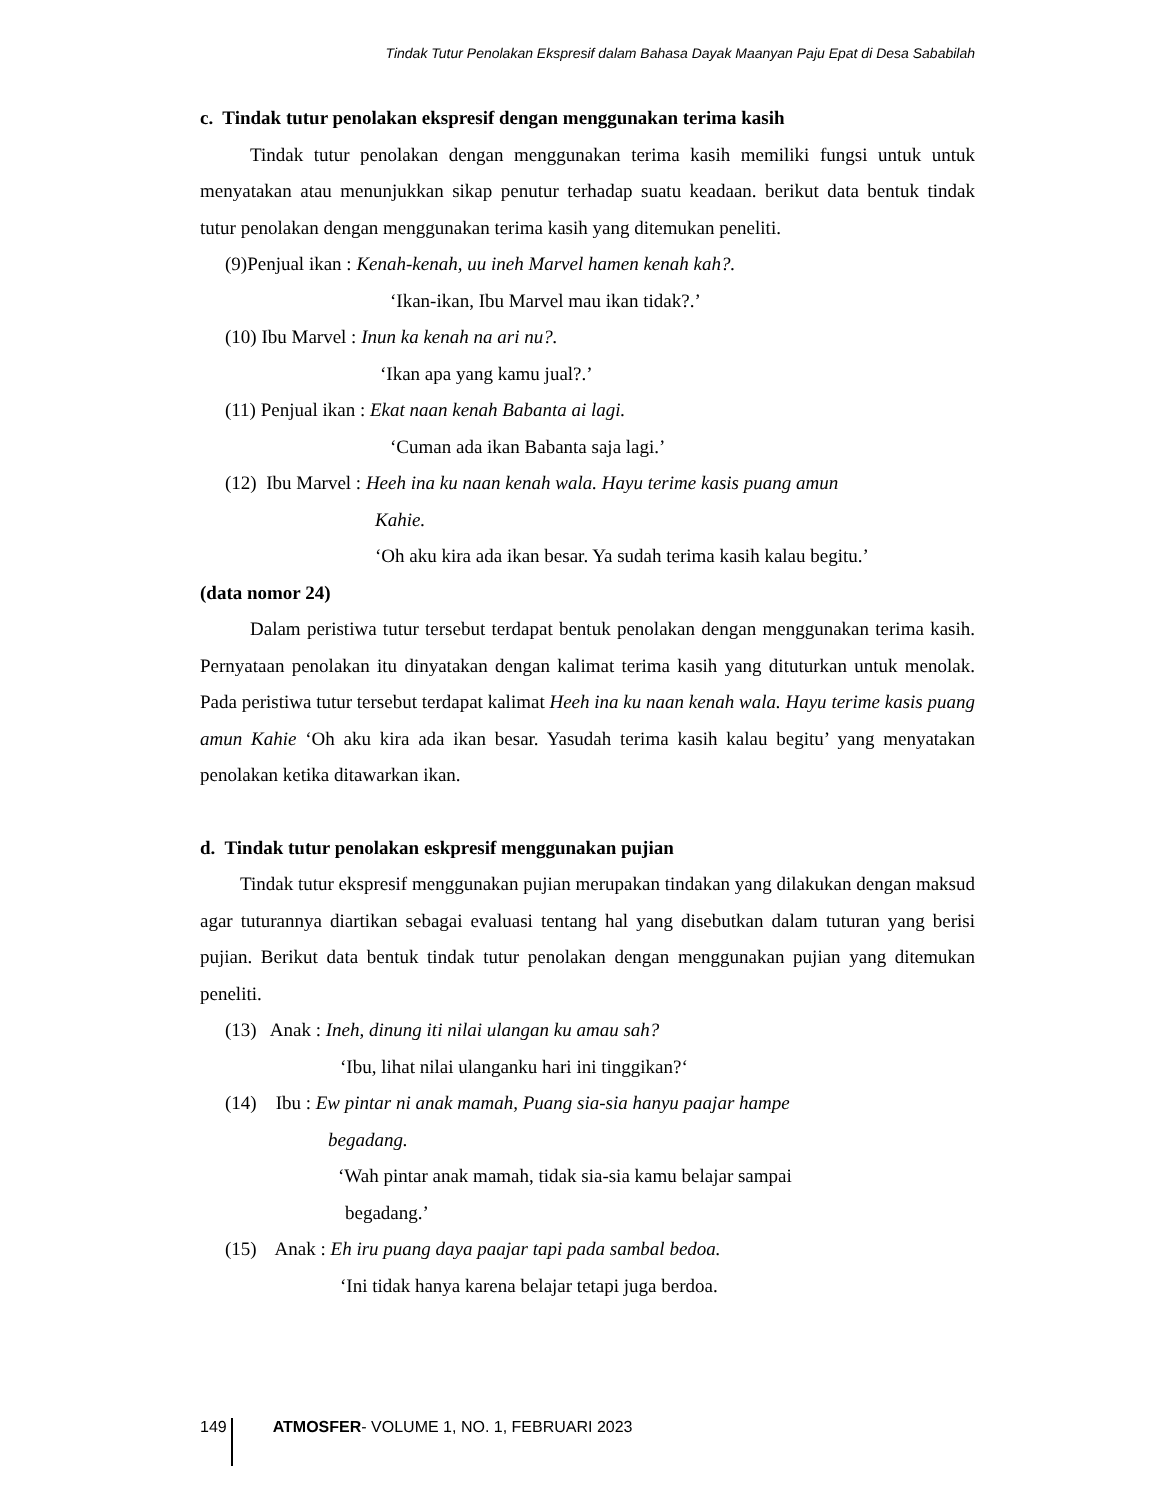Tindak Tutur Penolakan Ekspresif dalam Bahasa Dayak Maanyan Paju Epat di Desa Sababilah
c. Tindak tutur penolakan ekspresif dengan menggunakan terima kasih
Tindak tutur penolakan dengan menggunakan terima kasih memiliki fungsi untuk untuk menyatakan atau menunjukkan sikap penutur terhadap suatu keadaan. berikut data bentuk tindak tutur penolakan dengan menggunakan terima kasih yang ditemukan peneliti.
(9)Penjual ikan : Kenah-kenah, uu ineh Marvel hamen kenah kah?.
‘Ikan-ikan, Ibu Marvel mau ikan tidak?.’
(10) Ibu Marvel : Inun ka kenah na ari nu?.
‘Ikan apa yang kamu jual?.’
(11) Penjual ikan : Ekat naan kenah Babanta ai lagi.
‘Cuman ada ikan Babanta saja lagi.’
(12) Ibu Marvel : Heeh ina ku naan kenah wala. Hayu terime kasis puang amun
Kahie.
‘Oh aku kira ada ikan besar. Ya sudah terima kasih kalau begitu.’
(data nomor 24)
Dalam peristiwa tutur tersebut terdapat bentuk penolakan dengan menggunakan terima kasih. Pernyataan penolakan itu dinyatakan dengan kalimat terima kasih yang dituturkan untuk menolak. Pada peristiwa tutur tersebut terdapat kalimat Heeh ina ku naan kenah wala. Hayu terime kasis puang amun Kahie ‘Oh aku kira ada ikan besar. Yasudah terima kasih kalau begitu’ yang menyatakan penolakan ketika ditawarkan ikan.
d. Tindak tutur penolakan eskpresif menggunakan pujian
Tindak tutur ekspresif menggunakan pujian merupakan tindakan yang dilakukan dengan maksud agar tuturannya diartikan sebagai evaluasi tentang hal yang disebutkan dalam tuturan yang berisi pujian. Berikut data bentuk tindak tutur penolakan dengan menggunakan pujian yang ditemukan peneliti.
(13) Anak : Ineh, dinung iti nilai ulangan ku amau sah?
‘Ibu, lihat nilai ulanganku hari ini tinggikan?‘
(14) Ibu : Ew pintar ni anak mamah, Puang sia-sia hanyu paajar hampe
begadang.
‘Wah pintar anak mamah, tidak sia-sia kamu belajar sampai
begadang.’
(15) Anak : Eh iru puang daya paajar tapi pada sambal bedoa.
‘Ini tidak hanya karena belajar tetapi juga berdoa.
149 ATMOSFER- VOLUME 1, NO. 1, FEBRUARI 2023